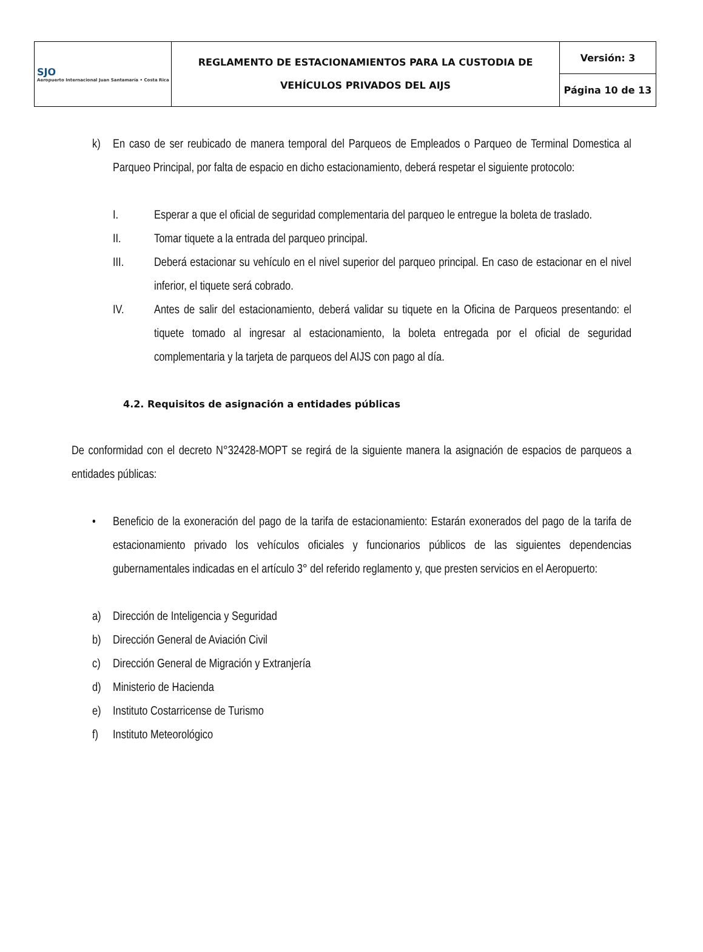| SJO Aeropuerto Internacional Juan Santamaría • Costa Rica | REGLAMENTO DE ESTACIONAMIENTOS PARA LA CUSTODIA DE VEHÍCULOS PRIVADOS DEL AIJS | Versión: 3 |
| | | Página 10 de 13 |
k) En caso de ser reubicado de manera temporal del Parqueos de Empleados o Parqueo de Terminal Domestica al Parqueo Principal, por falta de espacio en dicho estacionamiento, deberá respetar el siguiente protocolo:
I. Esperar a que el oficial de seguridad complementaria del parqueo le entregue la boleta de traslado.
II. Tomar tiquete a la entrada del parqueo principal.
III. Deberá estacionar su vehículo en el nivel superior del parqueo principal. En caso de estacionar en el nivel inferior, el tiquete será cobrado.
IV. Antes de salir del estacionamiento, deberá validar su tiquete en la Oficina de Parqueos presentando: el tiquete tomado al ingresar al estacionamiento, la boleta entregada por el oficial de seguridad complementaria y la tarjeta de parqueos del AIJS con pago al día.
4.2. Requisitos de asignación a entidades públicas
De conformidad con el decreto N°32428-MOPT se regirá de la siguiente manera la asignación de espacios de parqueos a entidades públicas:
• Beneficio de la exoneración del pago de la tarifa de estacionamiento: Estarán exonerados del pago de la tarifa de estacionamiento privado los vehículos oficiales y funcionarios públicos de las siguientes dependencias gubernamentales indicadas en el artículo 3° del referido reglamento y, que presten servicios en el Aeropuerto:
a) Dirección de Inteligencia y Seguridad
b) Dirección General de Aviación Civil
c) Dirección General de Migración y Extranjería
d) Ministerio de Hacienda
e) Instituto Costarricense de Turismo
f) Instituto Meteorológico